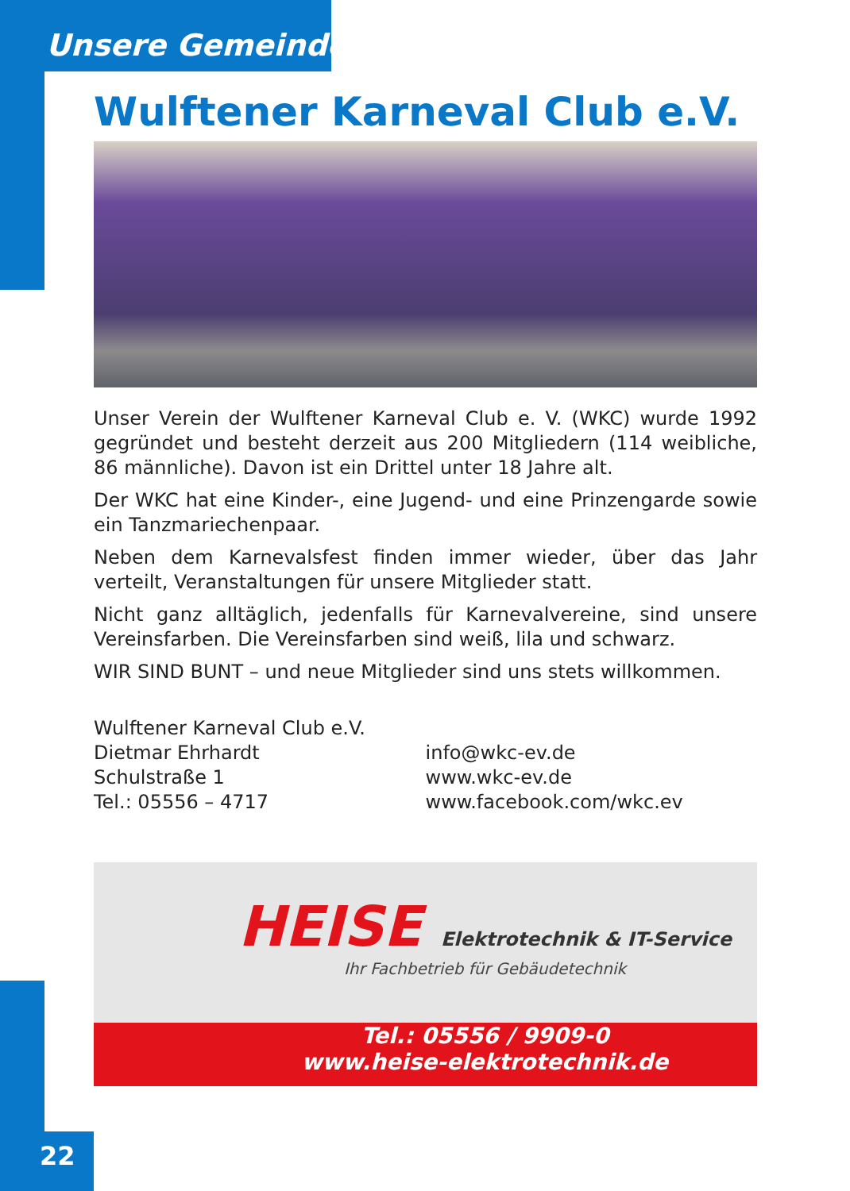Unsere Gemeinde
Wulftener Karneval Club e.V.
Unser Verein der Wulftener Karneval Club e. V. (WKC) wurde 1992 gegründet und besteht derzeit aus 200 Mitgliedern (114 weibliche, 86 männliche). Davon ist ein Drittel unter 18 Jahre alt.
Der WKC hat eine Kinder-, eine Jugend- und eine Prinzengarde sowie ein Tanzmariechenpaar.
Neben dem Karnevalsfest finden immer wieder, über das Jahr verteilt, Veranstaltungen für unsere Mitglieder statt.
Nicht ganz alltäglich, jedenfalls für Karnevalvereine, sind unsere Vereinsfarben. Die Vereinsfarben sind weiß, lila und schwarz.
WIR SIND BUNT – und neue Mitglieder sind uns stets willkommen.
Wulftener Karneval Club e.V.
Dietmar Ehrhardt
Schulstraße 1
Tel.: 05556 – 4717
info@wkc-ev.de
www.wkc-ev.de
www.facebook.com/wkc.ev
HEISE Elektrotechnik & IT-Service
Ihr Fachbetrieb für Gebäudetechnik
Tel.: 05556 / 9909-0
www.heise-elektrotechnik.de
22